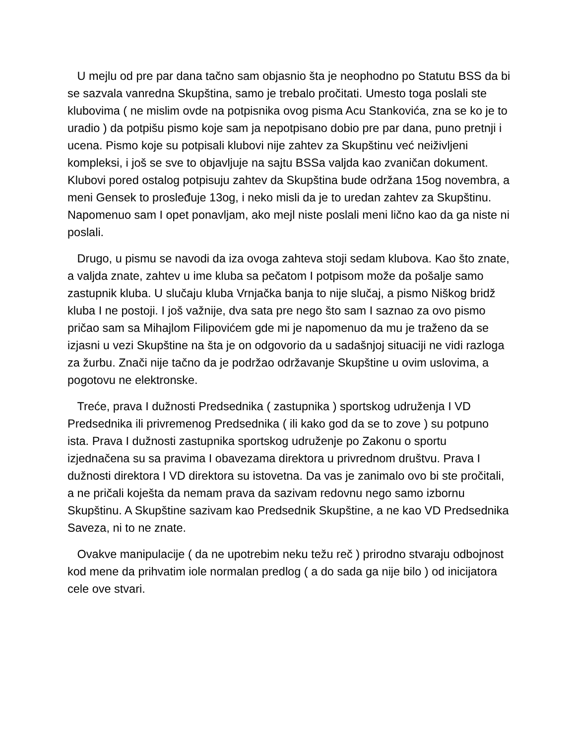U mejlu od pre par dana tačno sam objasnio šta je neophodno po Statutu BSS da bi se sazvala vanredna Skupština, samo je trebalo pročitati. Umesto toga poslali ste klubovima ( ne mislim ovde na potpisnika ovog pisma Acu Stankovića, zna se ko je to uradio ) da potpišu pismo koje sam ja nepotpisano dobio pre par dana, puno pretnji i ucena. Pismo koje su potpisali klubovi nije zahtev za Skupštinu već neiživljeni kompleksi, i još se sve to objavljuje na sajtu BSSa valjda kao zvaničan dokument. Klubovi pored ostalog potpisuju zahtev da Skupština bude održana 15og novembra, a meni Gensek to prosleđuje 13og, i neko misli da je to uredan zahtev za Skupštinu. Napomenuo sam I opet ponavljam, ako mejl niste poslali meni lično kao da ga niste ni poslali.
Drugo, u pismu se navodi da iza ovoga zahteva stoji sedam klubova. Kao što znate, a valjda znate, zahtev u ime kluba sa pečatom I potpisom može da pošalje samo zastupnik kluba. U slučaju kluba Vrnjačka banja to nije slučaj, a pismo Niškog bridž kluba I ne postoji. I još važnije, dva sata pre nego što sam I saznao za ovo pismo pričao sam sa Mihajlom Filipovićem gde mi je napomenuo da mu je traženo da se izjasni u vezi Skupštine na šta je on odgovorio da u sadašnjoj situaciji ne vidi razloga za žurbu. Znači nije tačno da je podržao održavanje Skupštine u ovim uslovima, a pogotovu ne elektronske.
Treće, prava I dužnosti Predsednika ( zastupnika ) sportskog udruženja I VD Predsednika ili privremenog Predsednika ( ili kako god da se to zove ) su potpuno ista. Prava I dužnosti zastupnika sportskog udruženje po Zakonu o sportu izjednačena su sa pravima I obavezama direktora u privrednom društvu. Prava I dužnosti direktora I VD direktora su istovetna. Da vas je zanimalo ovo bi ste pročitali, a ne pričali koješta da nemam prava da sazivam redovnu nego samo izbornu Skupštinu. A Skupštine sazivam kao Predsednik Skupštine, a ne kao VD Predsednika Saveza, ni to ne znate.
Ovakve manipulacije ( da ne upotrebim neku težu reč ) prirodno stvaraju odbojnost kod mene da prihvatim iole normalan predlog ( a do sada ga nije bilo ) od inicijatora cele ove stvari.